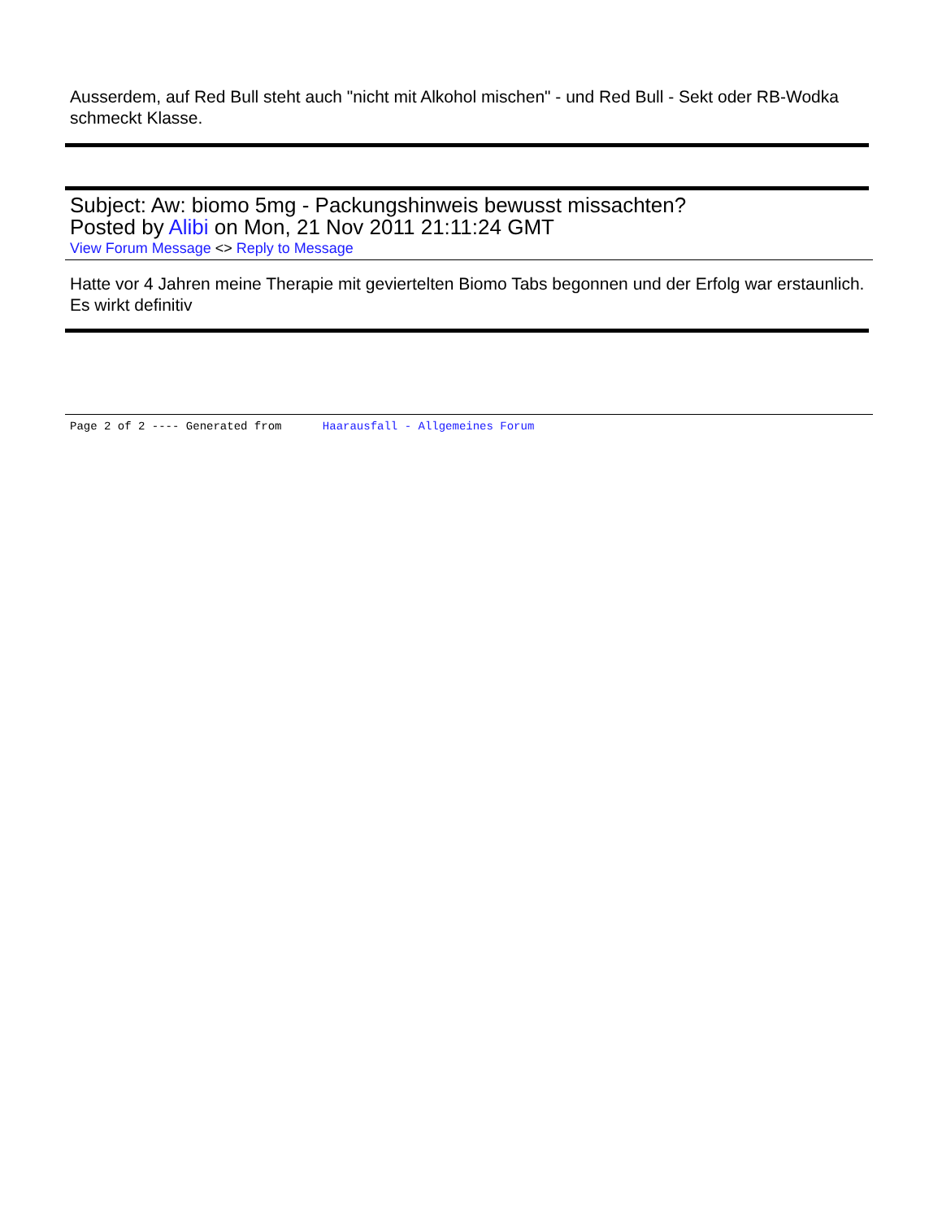Ausserdem, auf Red Bull steht auch "nicht mit Alkohol mischen" - und Red Bull - Sekt oder RB-Wodka schmeckt Klasse.
Subject: Aw: biomo 5mg - Packungshinweis bewusst missachten?
Posted by Alibi on Mon, 21 Nov 2011 21:11:24 GMT
View Forum Message <> Reply to Message
Hatte vor 4 Jahren meine Therapie mit geviertelten Biomo Tabs begonnen und der Erfolg war erstaunlich.
Es wirkt definitiv
Page 2 of 2 ---- Generated from Haarausfall - Allgemeines Forum